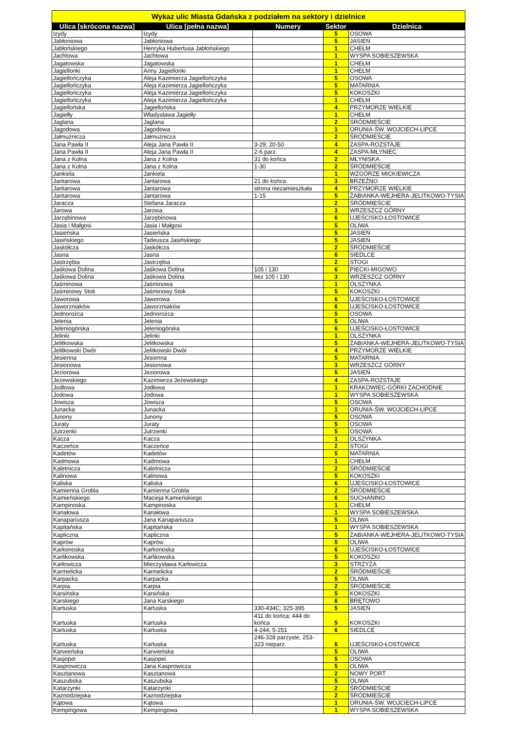| Wykaz ulic Miasta Gdańska z podziałem na sektory i dzielnice | | | | |
| Ulica [skrócona nazwa] | Ulica [pełna nazwa] | Numery | Sektor | Dzielnica |
| Izydy | Izydy | | 5 | OSOWA |
| Jabłoniowa | Jabłoniowa | | 5 | JASIEŃ |
| Jabłońskiego | Henryka Hubertusa Jabłońskiego | | 1 | CHEŁM |
| Jachtowa | Jachtowa | | 1 | WYSPA SOBIESZEWSKA |
| Jagatowska | Jagatowska | | 1 | CHEŁM |
| Jagiellonki | Anny Jagiellonki | | 1 | CHEŁM |
| Jagiellończyka | Aleja Kazimierza Jagiellończyka | | 5 | OSOWA |
| Jagiellończyka | Aleja Kazimierza Jagiellończyka | | 5 | MATARNIA |
| Jagiellończyka | Aleja Kazimierza Jagiellończyka | | 5 | KOKOSZKI |
| Jagiellończyka | Aleja Kazimierza Jagiellończyka | | 1 | CHEŁM |
| Jagiellońska | Jagiellońska | | 4 | PRZYMORZE WIELKIE |
| Jagiełły | Władysława Jagiełły | | 1 | CHEŁM |
| Jaglana | Jaglana | | 2 | ŚRÓDMIEŚCIE |
| Jagodowa | Jagodowa | | 1 | ORUNIA-ŚW. WOJCIECH-LIPCE |
| Jałmużnicza | Jałmużnicza | | 2 | ŚRÓDMIEŚCIE |
| Jana Pawła II | Aleja Jana Pawła II | 3-29; 20-50 | 4 | ZASPA-ROZSTAJE |
| Jana Pawła II | Aleja Jana Pawła II | 2-6 parz. | 4 | ZASPA-MŁYNIEC |
| Jana z Kolna | Jana z Kolna | 31 do końca | 2 | MŁYNISKA |
| Jana z Kolna | Jana z Kolna | 1-30 | 2 | ŚRÓDMIEŚCIE |
| Jankiela | Jankiela | | 1 | WZGÓRZE MICKIEWICZA |
| Jantarowa | Jantarowa | 21 do końca | 3 | BRZEŹNO |
| Jantarowa | Jantarowa | strona niezamieszkała | 4 | PRZYMORZE WIELKIE |
| Jantarowa | Jantarowa | 1-15 | 5 | ŻABIANKA-WEJHERA-JELITKOWO-TYSIA |
| Jaracza | Stefana Jaracza | | 2 | ŚRÓDMIEŚCIE |
| Jarowa | Jarowa | | 3 | WRZESZCZ GÓRNY |
| Jarzębinowa | Jarzębinowa | | 6 | UJEŚCISKO-ŁOSTOWICE |
| Jasia i Małgosi | Jasia i Małgosi | | 5 | OLIWA |
| Jasieńska | Jasieńska | | 5 | JASIEŃ |
| Jasińskiego | Tadeusza Jasińskiego | | 5 | JASIEŃ |
| Jaskółcza | Jaskółcza | | 2 | ŚRÓDMIEŚCIE |
| Jasna | Jasna | | 6 | SIEDLCE |
| Jastrzębia | Jastrzębia | | 2 | STOGI |
| Jaśkowa Dolina | Jaśkowa Dolina | 105 i 130 | 6 | PIECKI-MIGOWO |
| Jaśkowa Dolina | Jaśkowa Dolina | bez 105 i 130 | 3 | WRZESZCZ GÓRNY |
| Jaśminowa | Jaśminowa | | 1 | OLSZYNKA |
| Jaśminowy Stok | Jaśminowy Stok | | 5 | KOKOSZKI |
| Jaworowa | Jaworowa | | 6 | UJEŚCISKO-ŁOSTOWICE |
| Jaworzniaków | Jaworzniaków | | 6 | UJEŚCISKO-ŁOSTOWICE |
| Jednorożca | Jednorożca | | 5 | OSOWA |
| Jelenia | Jelenia | | 5 | OLIWA |
| Jeleniogórska | Jeleniogórska | | 6 | UJEŚCISKO-ŁOSTOWICE |
| Jelinki | Jelinki | | 1 | OLSZYNKA |
| Jelitkowska | Jelitkowska | | 5 | ŻABIANKA-WEJHERA-JELITKOWO-TYSIA |
| Jelitkowski Dwór | Jelitkowski Dwór | | 4 | PRZYMORZE WIELKIE |
| Jesienna | Jesienna | | 5 | MATARNIA |
| Jesionowa | Jesionowa | | 3 | WRZESZCZ GÓRNY |
| Jeziorowa | Jeziorowa | | 5 | JASIEŃ |
| Jeżewskiego | Kazimierza Jeżewskiego | | 4 | ZASPA-ROZSTAJE |
| Jodłowa | Jodłowa | | 1 | KRAKOWIEC-GÓRKI ZACHODNIE |
| Jodowa | Jodowa | | 1 | WYSPA SOBIESZEWSKA |
| Jowisza | Jowisza | | 5 | OSOWA |
| Junacka | Junacka | | 1 | ORUNIA-ŚW. WOJCIECH-LIPCE |
| Junony | Junony | | 5 | OSOWA |
| Juraty | Juraty | | 5 | OSOWA |
| Jutrzenki | Jutrzenki | | 5 | OSOWA |
| Kacza | Kacza | | 1 | OLSZYNKA |
| Kaczeńce | Kaczeńce | | 2 | STOGI |
| Kadetów | Kadetów | | 5 | MATARNIA |
| Kadmowa | Kadmowa | | 1 | CHEŁM |
| Kaletnicza | Kaletnicza | | 2 | ŚRÓDMIEŚCIE |
| Kalinowa | Kalinowa | | 5 | KOKOSZKI |
| Kaliska | Kaliska | | 6 | UJEŚCISKO-ŁOSTOWICE |
| Kamienna Grobla | Kamienna Grobla | | 2 | ŚRÓDMIEŚCIE |
| Kamieńskiego | Macieja Kamieńskiego | | 6 | SUCHANINO |
| Kampinoska | Kampinoska | | 1 | CHEŁM |
| Kanałowa | Kanałowa | | 1 | WYSPA SOBIESZEWSKA |
| Kanapariusza | Jana Kanapariusza | | 5 | OLIWA |
| Kapitańska | Kapitańska | | 1 | WYSPA SOBIESZEWSKA |
| Kapliczna | Kapliczna | | 5 | ŻABIANKA-WEJHERA-JELITKOWO-TYSIA |
| Kaprów | Kaprów | | 5 | OLIWA |
| Karkonoska | Karkonoska | | 6 | UJEŚCISKO-ŁOSTOWICE |
| Karlikowska | Karlikowska | | 5 | KOKOSZKI |
| Karłowicza | Mieczysława Karłowicza | | 3 | STRZYŻA |
| Karmelicka | Karmelicka | | 2 | ŚRÓDMIEŚCIE |
| Karpacka | Karpacka | | 5 | OLIWA |
| Karpia | Karpia | | 2 | ŚRÓDMIEŚCIE |
| Karsińska | Karsińska | | 5 | KOKOSZKI |
| Karskiego | Jana Karskiego | | 6 | BRĘTOWO |
| Kartuska | Kartuska | 330-434C; 325-395 | 5 | JASIEŃ |
| Kartuska | Kartuska | 411 do końca; 444 do końca | 5 | KOKOSZKI |
| Kartuska | Kartuska | 4-244; 5-251 | 6 | SIEDLCE |
| Kartuska | Kartuska | 246-328 parzyste, 253-323 nieparz. | 6 | UJEŚCISKO-ŁOSTOWICE |
| Karwieńska | Karwieńska | | 5 | OLIWA |
| Kasjopei | Kasjopei | | 5 | OSOWA |
| Kasprowicza | Jana Kasprowicza | | 5 | OLIWA |
| Kasztanowa | Kasztanowa | | 2 | NOWY PORT |
| Kaszubska | Kaszubska | | 5 | OLIWA |
| Katarzynki | Katarzynki | | 2 | ŚRÓDMIEŚCIE |
| Kaznodziejska | Kaznodziejska | | 2 | ŚRÓDMIEŚCIE |
| Kątowa | Kątowa | | 1 | ORUNIA-ŚW. WOJCIECH-LIPCE |
| Kempingowa | Kempingowa | | 1 | WYSPA SOBIESZEWSKA |